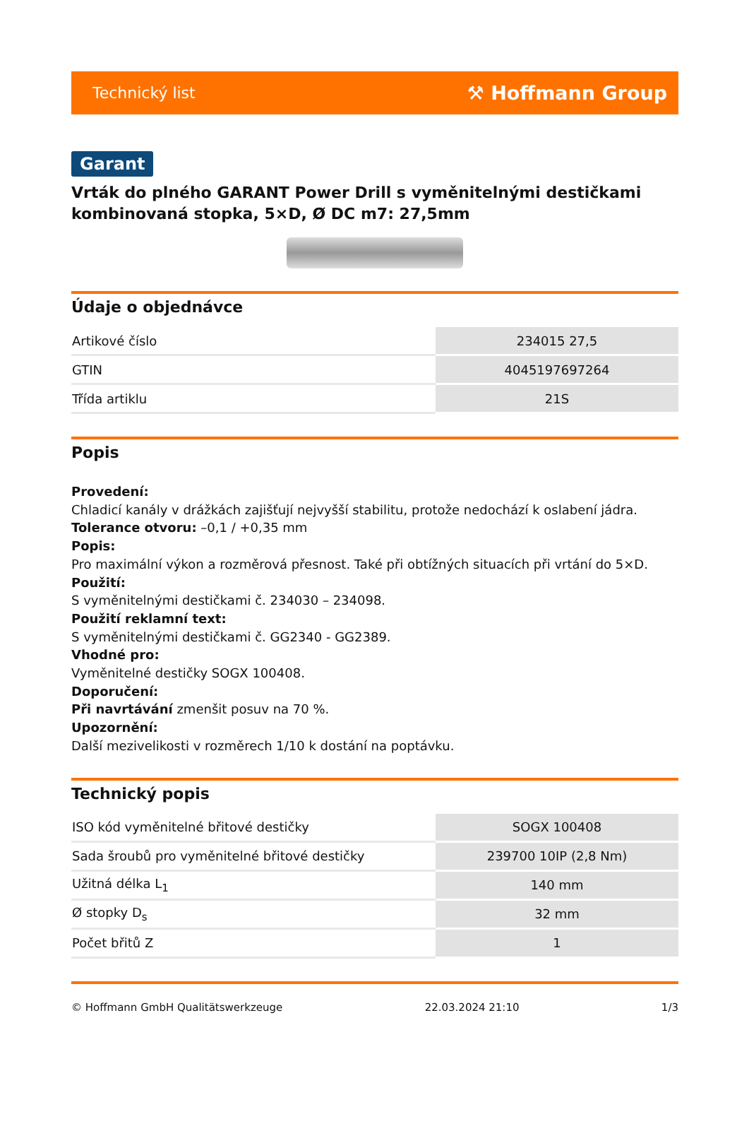Technický list ⚒ Hoffmann Group
Garant
Vrták do plného GARANT Power Drill s vyměnitelnými destičkami kombinovaná stopka, 5×D, Ø DC m7: 27,5mm
Údaje o objednávce
| Artikové číslo | 234015 27,5 |
| GTIN | 4045197697264 |
| Třída artiklu | 21S |
Popis
Provedení:
Chladicí kanály v drážkách zajišťují nejvyšší stabilitu, protože nedochází k oslabení jádra.
Tolerance otvoru: –0,1 / +0,35 mm
Popis:
Pro maximální výkon a rozměrová přesnost. Také při obtížných situacích při vrtání do 5×D.
Použití:
S vyměnitelnými destičkami č. 234030 – 234098.
Použití reklamní text:
S vyměnitelnými destičkami č. GG2340 - GG2389.
Vhodné pro:
Vyměnitelné destičky SOGX 100408.
Doporučení:
Při navrtávání zmenšit posuv na 70 %.
Upozornění:
Další mezivelikosti v rozměrech 1/10 k dostání na poptávku.
Technický popis
| ISO kód vyměnitelné břitové destičky | SOGX 100408 |
| Sada šroubů pro vyměnitelné břitové destičky | 239700 10IP (2,8 Nm) |
| Užitná délka L<sub>1</sub> | 140 mm |
| Ø stopky D<sub>s</sub> | 32 mm |
| Počet břitů Z | 1 |
© Hoffmann GmbH Qualitätswerkzeuge 22.03.2024 21:10 1/3